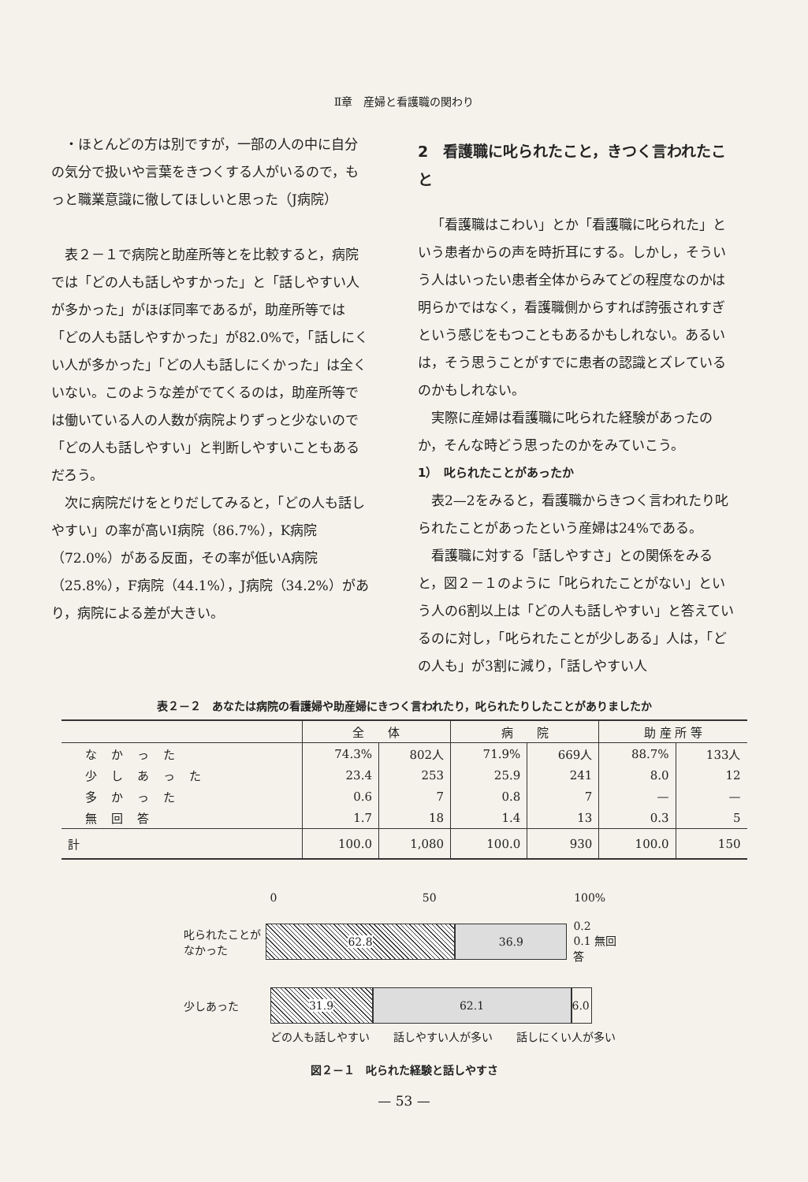Ⅱ章　産婦と看護職の関わり
・ほとんどの方は別ですが，一部の人の中に自分の気分で扱いや言葉をきつくする人がいるので，もっと職業意識に徹してほしいと思った（J病院）
表２－１で病院と助産所等とを比較すると，病院では「どの人も話しやすかった」と「話しやすい人が多かった」がほぼ同率であるが，助産所等では「どの人も話しやすかった」が82.0%で，「話しにくい人が多かった」「どの人も話しにくかった」は全くいない。このような差がでてくるのは，助産所等では働いている人の人数が病院よりずっと少ないので「どの人も話しやすい」と判断しやすいこともあるだろう。
次に病院だけをとりだしてみると，「どの人も話しやすい」の率が高いI病院（86.7%），K病院（72.0%）がある反面，その率が低いA病院（25.8%），F病院（44.1%），J病院（34.2%）があり，病院による差が大きい。
2　看護職に叱られたこと，きつく言われたこと
「看護職はこわい」とか「看護職に叱られた」という患者からの声を時折耳にする。しかし，そういう人はいったい患者全体からみてどの程度なのかは明らかではなく，看護職側からすれば誇張されすぎという感じをもつこともあるかもしれない。あるいは，そう思うことがすでに患者の認識とズレているのかもしれない。
実際に産婦は看護職に叱られた経験があったのか，そんな時どう思ったのかをみていこう。
1）　叱られたことがあったか
表2—2をみると，看護職からきつく言われたり叱られたことがあったという産婦は24%である。
看護職に対する「話しやすさ」との関係をみると，図２－１のように「叱られたことがない」という人の6割以上は「どの人も話しやすい」と答えているのに対し，「叱られたことが少しある」人は，「どの人も」が3割に減り，「話しやすい人
表２－２　あなたは病院の看護婦や助産婦にきつく言われたり，叱られたりしたことがありましたか
| | 全 体 | | 病 院 | | 助 産 所 等 | |
| --- | --- | --- | --- | --- | --- | --- |
| なかった | 74.3% | 802人 | 71.9% | 669人 | 88.7% | 133人 |
| 少しあった | 23.4 | 253 | 25.9 | 241 | 8.0 | 12 |
| 多かった | 0.6 | 7 | 0.8 | 7 | — | — |
| 無回答 | 1.7 | 18 | 1.4 | 13 | 0.3 | 5 |
| 計 | 100.0 | 1,080 | 100.0 | 930 | 100.0 | 150 |
0 50 100%
叱られたことがなかった
62.8 36.9
0.2
0.1 無回答
少しあった
31.9 62.1
6.0
どの人も話しやすい 話しやすい人が多い 話しにくい人が多い
図２－１　叱られた経験と話しやすさ
— 53 —